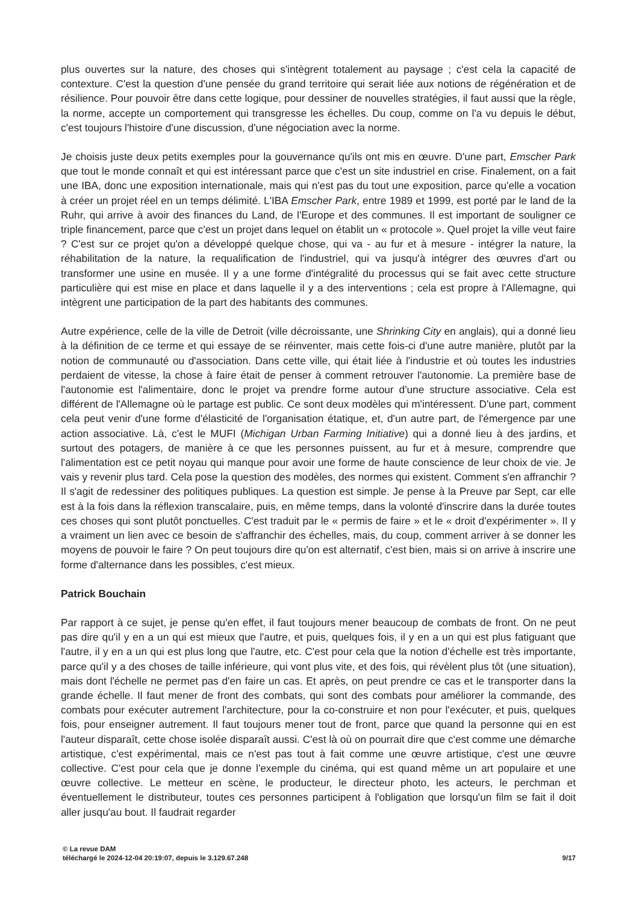plus ouvertes sur la nature, des choses qui s'intègrent totalement au paysage ; c'est cela la capacité de contexture. C'est la question d'une pensée du grand territoire qui serait liée aux notions de régénération et de résilience. Pour pouvoir être dans cette logique, pour dessiner de nouvelles stratégies, il faut aussi que la règle, la norme, accepte un comportement qui transgresse les échelles. Du coup, comme on l'a vu depuis le début, c'est toujours l'histoire d'une discussion, d'une négociation avec la norme.
Je choisis juste deux petits exemples pour la gouvernance qu'ils ont mis en œuvre. D'une part, Emscher Park que tout le monde connaît et qui est intéressant parce que c'est un site industriel en crise. Finalement, on a fait une IBA, donc une exposition internationale, mais qui n'est pas du tout une exposition, parce qu'elle a vocation à créer un projet réel en un temps délimité. L'IBA Emscher Park, entre 1989 et 1999, est porté par le land de la Ruhr, qui arrive à avoir des finances du Land, de l'Europe et des communes. Il est important de souligner ce triple financement, parce que c'est un projet dans lequel on établit un « protocole ». Quel projet la ville veut faire ? C'est sur ce projet qu'on a développé quelque chose, qui va - au fur et à mesure - intégrer la nature, la réhabilitation de la nature, la requalification de l'industriel, qui va jusqu'à intégrer des œuvres d'art ou transformer une usine en musée. Il y a une forme d'intégralité du processus qui se fait avec cette structure particulière qui est mise en place et dans laquelle il y a des interventions ; cela est propre à l'Allemagne, qui intègrent une participation de la part des habitants des communes.
Autre expérience, celle de la ville de Detroit (ville décroissante, une Shrinking City en anglais), qui a donné lieu à la définition de ce terme et qui essaye de se réinventer, mais cette fois-ci d'une autre manière, plutôt par la notion de communauté ou d'association. Dans cette ville, qui était liée à l'industrie et où toutes les industries perdaient de vitesse, la chose à faire était de penser à comment retrouver l'autonomie. La première base de l'autonomie est l'alimentaire, donc le projet va prendre forme autour d'une structure associative. Cela est différent de l'Allemagne où le partage est public. Ce sont deux modèles qui m'intéressent. D'une part, comment cela peut venir d'une forme d'élasticité de l'organisation étatique, et, d'un autre part, de l'émergence par une action associative. Là, c'est le MUFI (Michigan Urban Farming Initiative) qui a donné lieu à des jardins, et surtout des potagers, de manière à ce que les personnes puissent, au fur et à mesure, comprendre que l'alimentation est ce petit noyau qui manque pour avoir une forme de haute conscience de leur choix de vie. Je vais y revenir plus tard. Cela pose la question des modèles, des normes qui existent. Comment s'en affranchir ? Il s'agit de redessiner des politiques publiques. La question est simple. Je pense à la Preuve par Sept, car elle est à la fois dans la réflexion transcalaire, puis, en même temps, dans la volonté d'inscrire dans la durée toutes ces choses qui sont plutôt ponctuelles. C'est traduit par le « permis de faire » et le « droit d'expérimenter ». Il y a vraiment un lien avec ce besoin de s'affranchir des échelles, mais, du coup, comment arriver à se donner les moyens de pouvoir le faire ? On peut toujours dire qu'on est alternatif, c'est bien, mais si on arrive à inscrire une forme d'alternance dans les possibles, c'est mieux.
Patrick Bouchain
Par rapport à ce sujet, je pense qu'en effet, il faut toujours mener beaucoup de combats de front. On ne peut pas dire qu'il y en a un qui est mieux que l'autre, et puis, quelques fois, il y en a un qui est plus fatiguant que l'autre, il y en a un qui est plus long que l'autre, etc. C'est pour cela que la notion d'échelle est très importante, parce qu'il y a des choses de taille inférieure, qui vont plus vite, et des fois, qui révèlent plus tôt (une situation), mais dont l'échelle ne permet pas d'en faire un cas. Et après, on peut prendre ce cas et le transporter dans la grande échelle. Il faut mener de front des combats, qui sont des combats pour améliorer la commande, des combats pour exécuter autrement l'architecture, pour la co-construire et non pour l'exécuter, et puis, quelques fois, pour enseigner autrement. Il faut toujours mener tout de front, parce que quand la personne qui en est l'auteur disparaît, cette chose isolée disparaît aussi. C'est là où on pourrait dire que c'est comme une démarche artistique, c'est expérimental, mais ce n'est pas tout à fait comme une œuvre artistique, c'est une œuvre collective. C'est pour cela que je donne l'exemple du cinéma, qui est quand même un art populaire et une œuvre collective. Le metteur en scène, le producteur, le directeur photo, les acteurs, le perchman et éventuellement le distributeur, toutes ces personnes participent à l'obligation que lorsqu'un film se fait il doit aller jusqu'au bout. Il faudrait regarder
© La revue DAM
téléchargé le 2024-12-04 20:19:07, depuis le 3.129.67.248 9/17